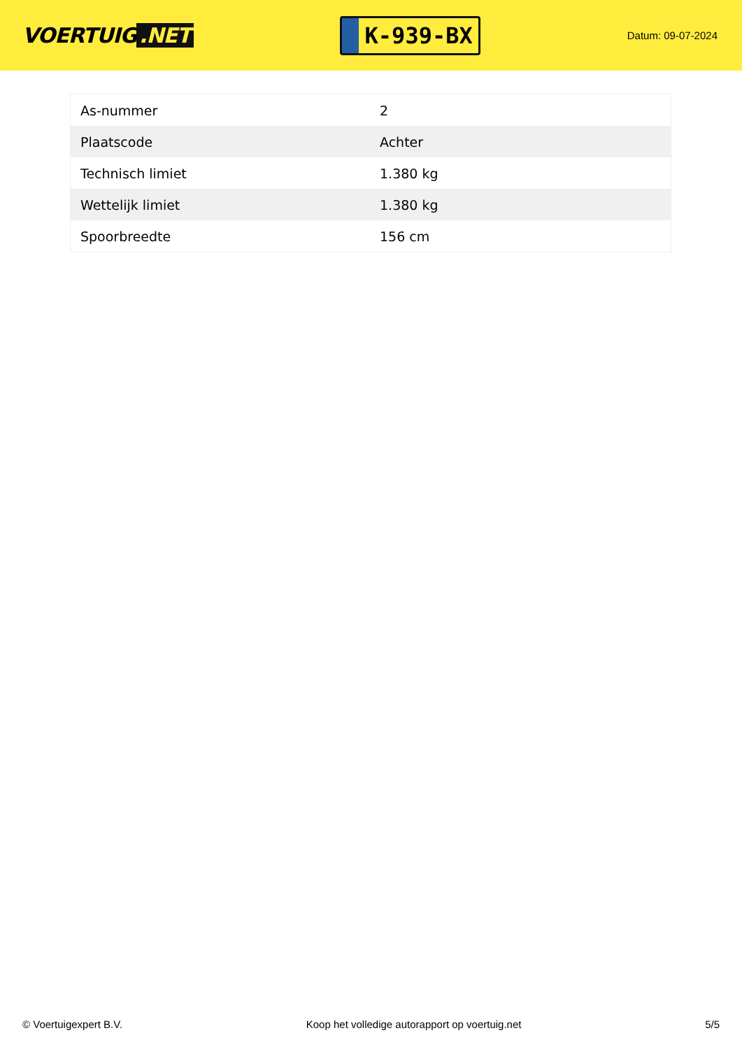VOERTUIG.NET
K-939-BX
Datum: 09-07-2024
| As-nummer | 2 |
| Plaatscode | Achter |
| Technisch limiet | 1.380 kg |
| Wettelijk limiet | 1.380 kg |
| Spoorbreedte | 156 cm |
© Voertuigexpert B.V. Koop het volledige autorapport op voertuig.net 5/5